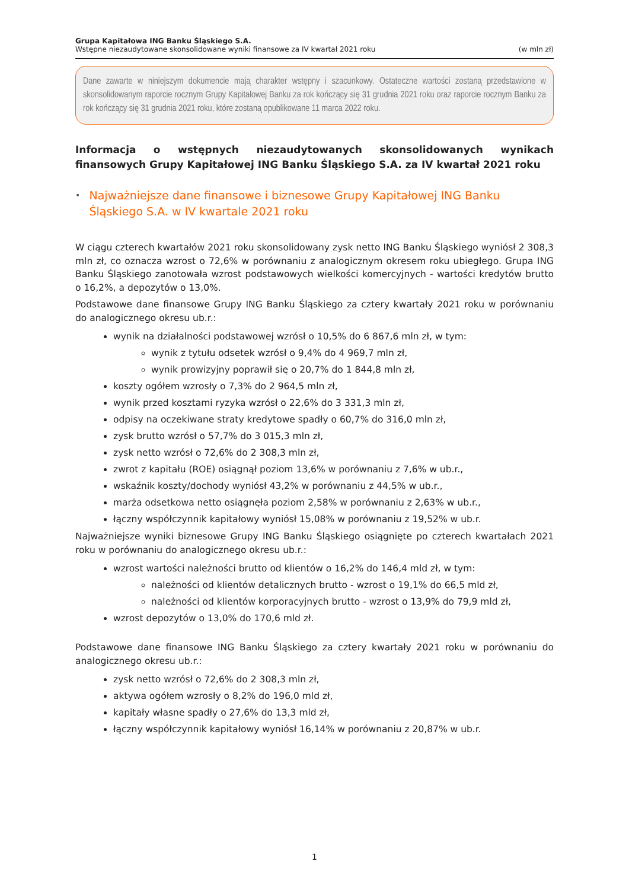Grupa Kapitałowa ING Banku Śląskiego S.A.
Wstępne niezaudytowane skonsolidowane wyniki finansowe za IV kwartał 2021 roku (w mln zł)
Dane zawarte w niniejszym dokumencie mają charakter wstępny i szacunkowy. Ostateczne wartości zostaną przedstawione w skonsolidowanym raporcie rocznym Grupy Kapitałowej Banku za rok kończący się 31 grudnia 2021 roku oraz raporcie rocznym Banku za rok kończący się 31 grudnia 2021 roku, które zostaną opublikowane 11 marca 2022 roku.
Informacja o wstępnych niezaudytowanych skonsolidowanych wynikach finansowych Grupy Kapitałowej ING Banku Śląskiego S.A. za IV kwartał 2021 roku
• Najważniejsze dane finansowe i biznesowe Grupy Kapitałowej ING Banku Śląskiego S.A. w IV kwartale 2021 roku
W ciągu czterech kwartałów 2021 roku skonsolidowany zysk netto ING Banku Śląskiego wyniósł 2 308,3 mln zł, co oznacza wzrost o 72,6% w porównaniu z analogicznym okresem roku ubiegłego. Grupa ING Banku Śląskiego zanotowała wzrost podstawowych wielkości komercyjnych - wartości kredytów brutto o 16,2%, a depozytów o 13,0%.
Podstawowe dane finansowe Grupy ING Banku Śląskiego za cztery kwartały 2021 roku w porównaniu do analogicznego okresu ub.r.:
wynik na działalności podstawowej wzrósł o 10,5% do 6 867,6 mln zł, w tym:
wynik z tytułu odsetek wzrósł o 9,4% do 4 969,7 mln zł,
wynik prowizyjny poprawił się o 20,7% do 1 844,8 mln zł,
koszty ogółem wzrosły o 7,3% do 2 964,5 mln zł,
wynik przed kosztami ryzyka wzrósł o 22,6% do 3 331,3 mln zł,
odpisy na oczekiwane straty kredytowe spadły o 60,7% do 316,0 mln zł,
zysk brutto wzrósł o 57,7% do 3 015,3 mln zł,
zysk netto wzrósł o 72,6% do 2 308,3 mln zł,
zwrot z kapitału (ROE) osiągnął poziom 13,6% w porównaniu z 7,6% w ub.r.,
wskaźnik koszty/dochody wyniósł 43,2% w porównaniu z 44,5% w ub.r.,
marża odsetkowa netto osiągnęła poziom 2,58% w porównaniu z 2,63% w ub.r.,
łączny współczynnik kapitałowy wyniósł 15,08% w porównaniu z 19,52% w ub.r.
Najważniejsze wyniki biznesowe Grupy ING Banku Śląskiego osiągnięte po czterech kwartałach 2021 roku w porównaniu do analogicznego okresu ub.r.:
wzrost wartości należności brutto od klientów o 16,2% do 146,4 mld zł, w tym:
należności od klientów detalicznych brutto - wzrost o 19,1% do 66,5 mld zł,
należności od klientów korporacyjnych brutto - wzrost o 13,9% do 79,9 mld zł,
wzrost depozytów o 13,0% do 170,6 mld zł.
Podstawowe dane finansowe ING Banku Śląskiego za cztery kwartały 2021 roku w porównaniu do analogicznego okresu ub.r.:
zysk netto wzrósł o 72,6% do 2 308,3 mln zł,
aktywa ogółem wzrosły o 8,2% do 196,0 mld zł,
kapitały własne spadły o 27,6% do 13,3 mld zł,
łączny współczynnik kapitałowy wyniósł 16,14% w porównaniu z 20,87% w ub.r.
1